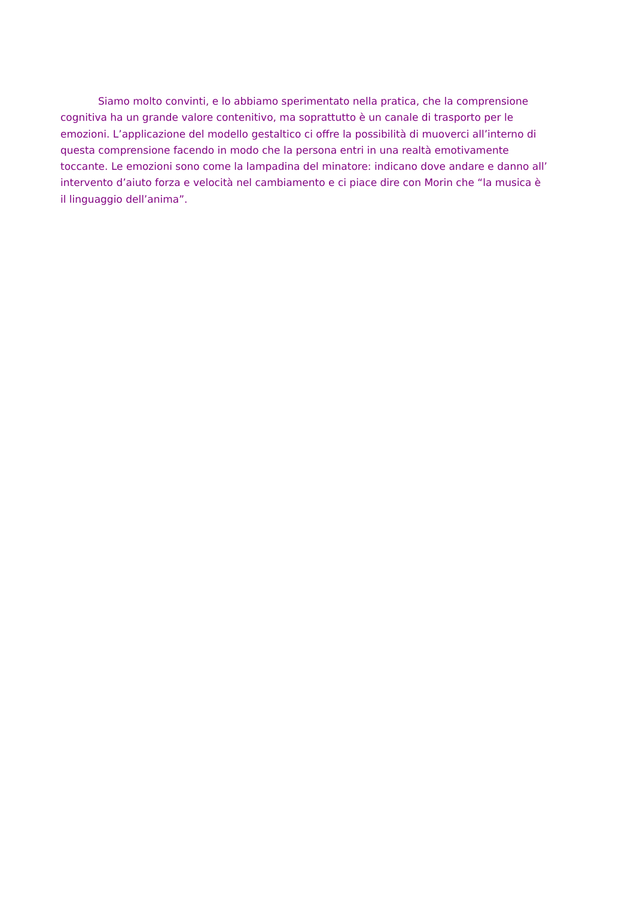Siamo molto convinti, e lo abbiamo sperimentato nella pratica, che la comprensione
cognitiva ha un grande valore contenitivo, ma soprattutto è un canale di trasporto per le
emozioni. L’applicazione del modello gestaltico ci offre la possibilità di muoverci all’interno di
questa comprensione facendo in modo che la persona entri in una realtà emotivamente
toccante. Le emozioni sono come la lampadina del minatore: indicano dove andare e danno all’
intervento d’aiuto forza e velocità nel cambiamento e ci piace dire con Morin che “la musica è
il linguaggio dell’anima”.